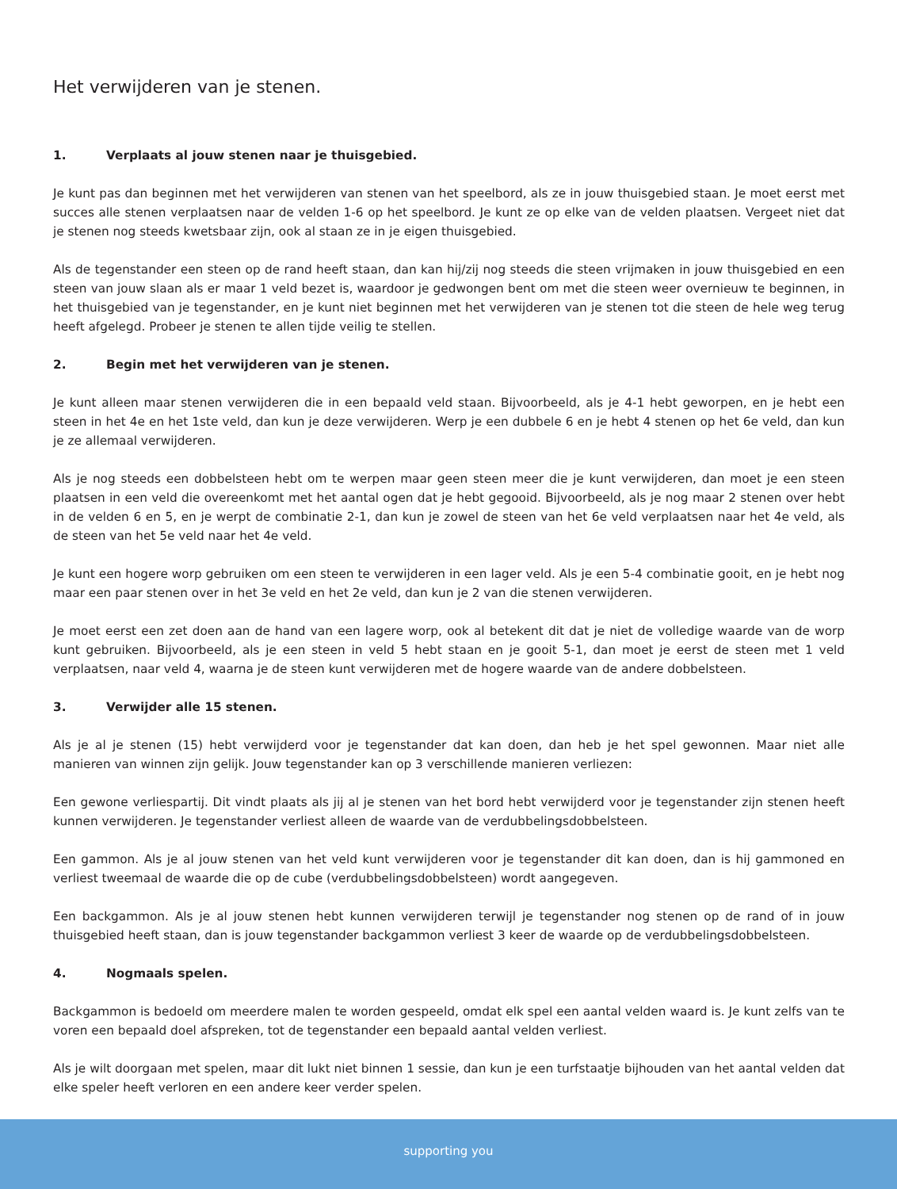Het verwijderen van je stenen.
1. Verplaats al jouw stenen naar je thuisgebied.
Je kunt pas dan beginnen met het verwijderen van stenen van het speelbord, als ze in jouw thuisgebied staan. Je moet eerst met succes alle stenen verplaatsen naar de velden 1-6 op het speelbord. Je kunt ze op elke van de velden plaatsen. Vergeet niet dat je stenen nog steeds kwetsbaar zijn, ook al staan ze in je eigen thuisgebied.
Als de tegenstander een steen op de rand heeft staan, dan kan hij/zij nog steeds die steen vrijmaken in jouw thuisgebied en een steen van jouw slaan als er maar 1 veld bezet is, waardoor je gedwongen bent om met die steen weer overnieuw te beginnen, in het thuisgebied van je tegenstander, en je kunt niet beginnen met het verwijderen van je stenen tot die steen de hele weg terug heeft afgelegd. Probeer je stenen te allen tijde veilig te stellen.
2. Begin met het verwijderen van je stenen.
Je kunt alleen maar stenen verwijderen die in een bepaald veld staan. Bijvoorbeeld, als je 4-1 hebt geworpen, en je hebt een steen in het 4e en het 1ste veld, dan kun je deze verwijderen. Werp je een dubbele 6 en je hebt 4 stenen op het 6e veld, dan kun je ze allemaal verwijderen.
Als je nog steeds een dobbelsteen hebt om te werpen maar geen steen meer die je kunt verwijderen, dan moet je een steen plaatsen in een veld die overeenkomt met het aantal ogen dat je hebt gegooid. Bijvoorbeeld, als je nog maar 2 stenen over hebt in de velden 6 en 5, en je werpt de combinatie 2-1, dan kun je zowel de steen van het 6e veld verplaatsen naar het 4e veld, als de steen van het 5e veld naar het 4e veld.
Je kunt een hogere worp gebruiken om een steen te verwijderen in een lager veld. Als je een 5-4 combinatie gooit, en je hebt nog maar een paar stenen over in het 3e veld en het 2e veld, dan kun je 2 van die stenen verwijderen.
Je moet eerst een zet doen aan de hand van een lagere worp, ook al betekent dit dat je niet de volledige waarde van de worp kunt gebruiken. Bijvoorbeeld, als je een steen in veld 5 hebt staan en je gooit 5-1, dan moet je eerst de steen met 1 veld verplaatsen, naar veld 4, waarna je de steen kunt verwijderen met de hogere waarde van de andere dobbelsteen.
3. Verwijder alle 15 stenen.
Als je al je stenen (15) hebt verwijderd voor je tegenstander dat kan doen, dan heb je het spel gewonnen. Maar niet alle manieren van winnen zijn gelijk. Jouw tegenstander kan op 3 verschillende manieren verliezen:
Een gewone verliespartij. Dit vindt plaats als jij al je stenen van het bord hebt verwijderd voor je tegenstander zijn stenen heeft kunnen verwijderen. Je tegenstander verliest alleen de waarde van de verdubbelingsdobbelsteen.
Een gammon. Als je al jouw stenen van het veld kunt verwijderen voor je tegenstander dit kan doen, dan is hij gammoned en verliest tweemaal de waarde die op de cube (verdubbelingsdobbelsteen) wordt aangegeven.
Een backgammon. Als je al jouw stenen hebt kunnen verwijderen terwijl je tegenstander nog stenen op de rand of in jouw thuisgebied heeft staan, dan is jouw tegenstander backgammon verliest 3 keer de waarde op de verdubbelingsdobbelsteen.
4. Nogmaals spelen.
Backgammon is bedoeld om meerdere malen te worden gespeeld, omdat elk spel een aantal velden waard is. Je kunt zelfs van te voren een bepaald doel afspreken, tot de tegenstander een bepaald aantal velden verliest.
Als je wilt doorgaan met spelen, maar dit lukt niet binnen 1 sessie, dan kun je een turfstaatje bijhouden van het aantal velden dat elke speler heeft verloren en een andere keer verder spelen.
supporting you